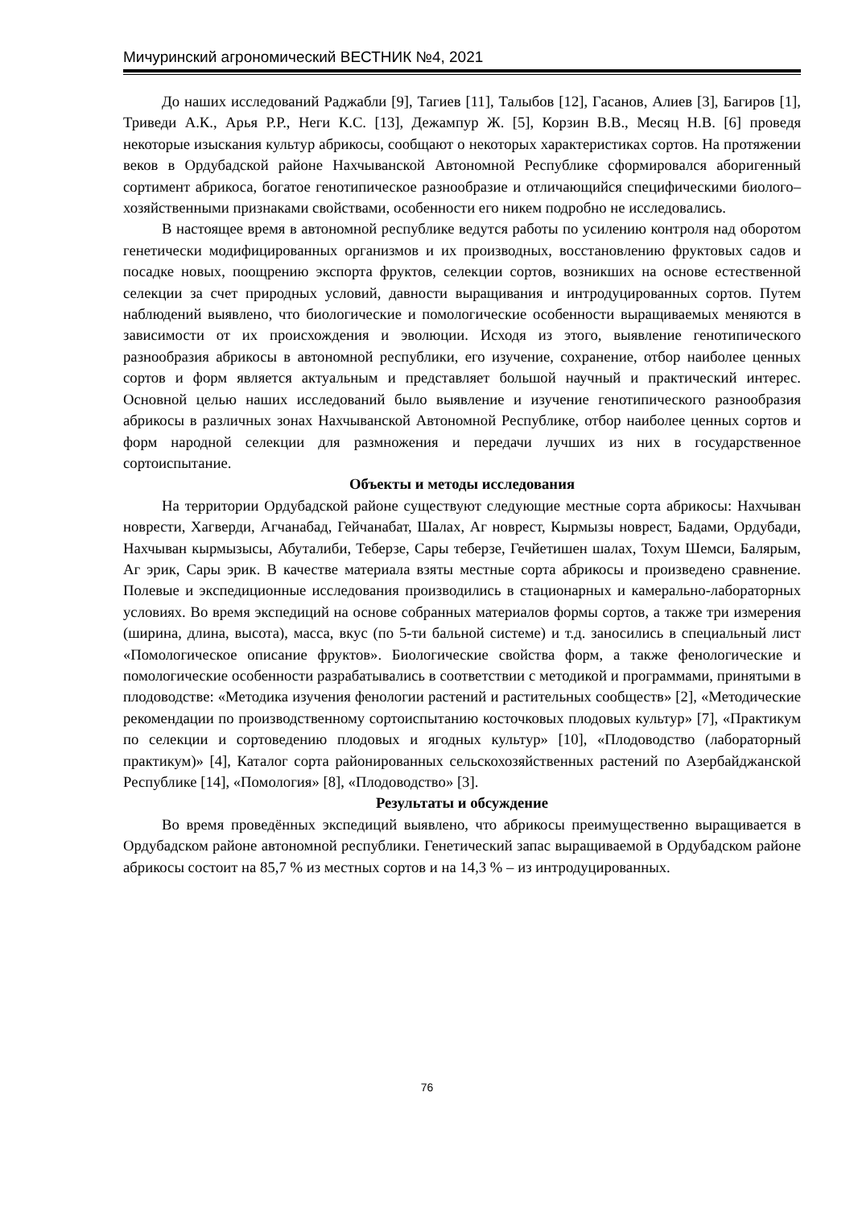Мичуринский агрономический ВЕСТНИК №4, 2021
До наших исследований Раджабли [9], Тагиев [11], Талыбов [12], Гасанов, Алиев [3], Багиров [1], Триведи А.К., Арья Р.Р., Неги К.С. [13], Дежампур Ж. [5], Корзин В.В., Месяц Н.В. [6] проведя некоторые изыскания культур абрикосы, сообщают о некоторых характеристиках сортов. На протяжении веков в Ордубадской районе Нахчыванской Автономной Республике сформировался аборигенный сортимент абрикоса, богатое генотипическое разнообразие и отличающийся специфическими биолого–хозяйственными признаками свойствами, особенности его никем подробно не исследовались.
В настоящее время в автономной республике ведутся работы по усилению контроля над оборотом генетически модифицированных организмов и их производных, восстановлению фруктовых садов и посадке новых, поощрению экспорта фруктов, селекции сортов, возникших на основе естественной селекции за счет природных условий, давности выращивания и интродуцированных сортов. Путем наблюдений выявлено, что биологические и помологические особенности выращиваемых меняются в зависимости от их происхождения и эволюции. Исходя из этого, выявление генотипического разнообразия абрикосы в автономной республики, его изучение, сохранение, отбор наиболее ценных сортов и форм является актуальным и представляет большой научный и практический интерес. Основной целью наших исследований было выявление и изучение генотипического разнообразия абрикосы в различных зонах Нахчыванской Автономной Республике, отбор наиболее ценных сортов и форм народной селекции для размножения и передачи лучших из них в государственное сортоиспытание.
Объекты и методы исследования
На территории Ордубадской районе существуют следующие местные сорта абрикосы: Нахчыван новрести, Хагверди, Агчанабад, Гейчанабат, Шалах, Аг новрест, Кырмызы новрест, Бадами, Ордубади, Нахчыван кырмызысы, Абуталиби, Теберзе, Сары теберзе, Гечйетишен шалах, Тохум Шемси, Балярым, Аг эрик, Сары эрик. В качестве материала взяты местные сорта абрикосы и произведено сравнение. Полевые и экспедиционные исследования производились в стационарных и камерально-лабораторных условиях. Во время экспедиций на основе собранных материалов формы сортов, а также три измерения (ширина, длина, высота), масса, вкус (по 5-ти бальной системе) и т.д. заносились в специальный лист «Помологическое описание фруктов». Биологические свойства форм, а также фенологические и помологические особенности разрабатывались в соответствии с методикой и программами, принятыми в плодоводстве: «Методика изучения фенологии растений и растительных сообществ» [2], «Методические рекомендации по производственному сортоиспытанию косточковых плодовых культур» [7], «Практикум по селекции и сортоведению плодовых и ягодных культур» [10], «Плодоводство (лабораторный практикум)» [4], Каталог сорта районированных сельскохозяйственных растений по Азербайджанской Республике [14], «Помология» [8], «Плодоводство» [3].
Результаты и обсуждение
Во время проведённых экспедиций выявлено, что абрикосы преимущественно выращивается в Ордубадском районе автономной республики. Генетический запас выращиваемой в Ордубадском районе абрикосы состоит на 85,7 % из местных сортов и на 14,3 % – из интродуцированных.
76